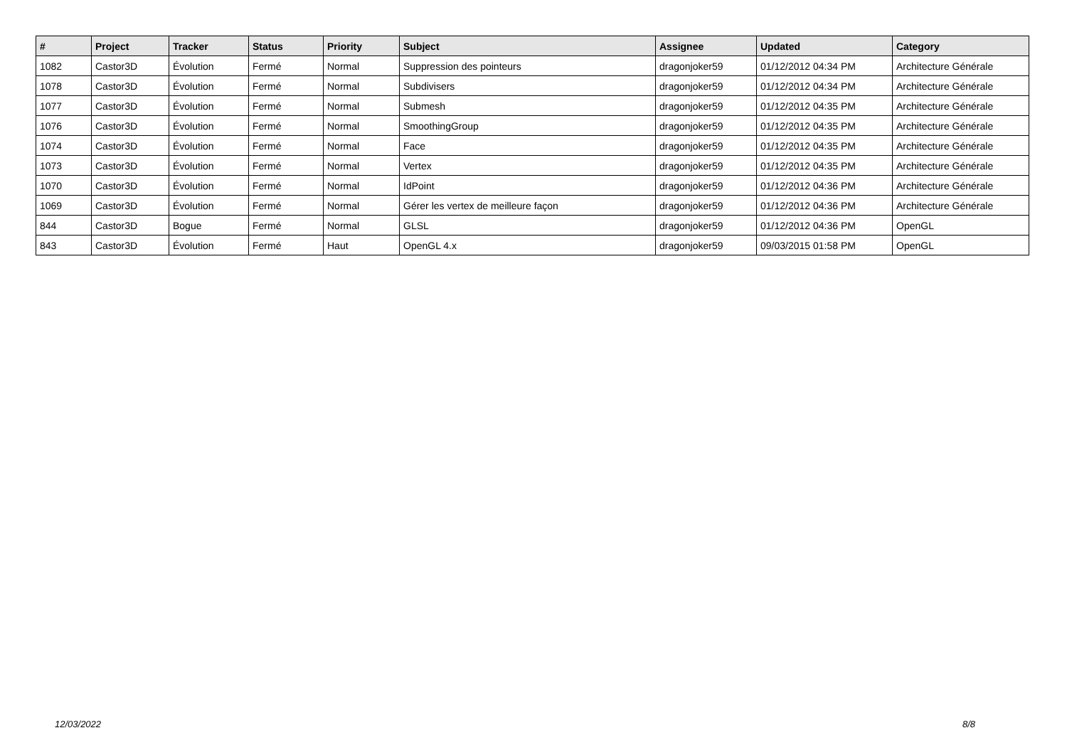| # | Project | Tracker | Status | Priority | Subject | Assignee | Updated | Category |
| --- | --- | --- | --- | --- | --- | --- | --- | --- |
| 1082 | Castor3D | Évolution | Fermé | Normal | Suppression des pointeurs | dragonjoker59 | 01/12/2012 04:34 PM | Architecture Générale |
| 1078 | Castor3D | Évolution | Fermé | Normal | Subdivisers | dragonjoker59 | 01/12/2012 04:34 PM | Architecture Générale |
| 1077 | Castor3D | Évolution | Fermé | Normal | Submesh | dragonjoker59 | 01/12/2012 04:35 PM | Architecture Générale |
| 1076 | Castor3D | Évolution | Fermé | Normal | SmoothingGroup | dragonjoker59 | 01/12/2012 04:35 PM | Architecture Générale |
| 1074 | Castor3D | Évolution | Fermé | Normal | Face | dragonjoker59 | 01/12/2012 04:35 PM | Architecture Générale |
| 1073 | Castor3D | Évolution | Fermé | Normal | Vertex | dragonjoker59 | 01/12/2012 04:35 PM | Architecture Générale |
| 1070 | Castor3D | Évolution | Fermé | Normal | IdPoint | dragonjoker59 | 01/12/2012 04:36 PM | Architecture Générale |
| 1069 | Castor3D | Évolution | Fermé | Normal | Gérer les vertex de meilleure façon | dragonjoker59 | 01/12/2012 04:36 PM | Architecture Générale |
| 844 | Castor3D | Bogue | Fermé | Normal | GLSL | dragonjoker59 | 01/12/2012 04:36 PM | OpenGL |
| 843 | Castor3D | Évolution | Fermé | Haut | OpenGL 4.x | dragonjoker59 | 09/03/2015 01:58 PM | OpenGL |
12/03/2022 8/8